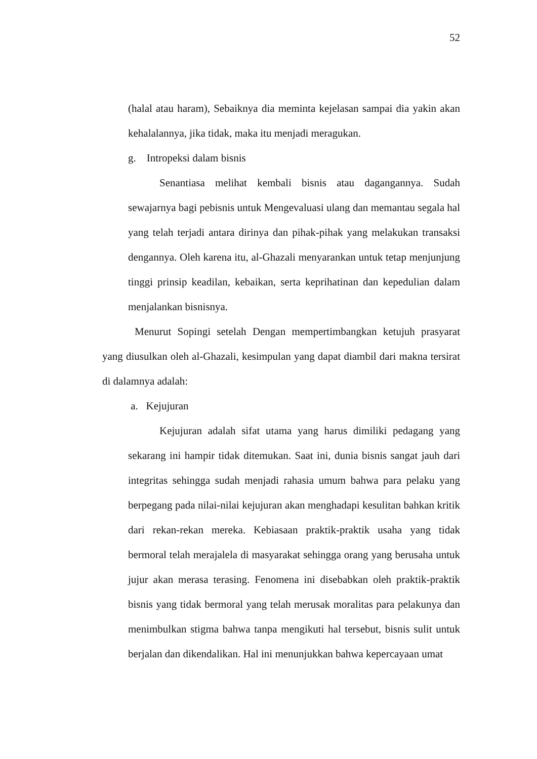52
(halal atau haram), Sebaiknya dia meminta kejelasan sampai dia yakin akan kehalalannya, jika tidak, maka itu menjadi meragukan.
g. Intropeksi dalam bisnis
Senantiasa melihat kembali bisnis atau dagangannya. Sudah sewajarnya bagi pebisnis untuk Mengevaluasi ulang dan memantau segala hal yang telah terjadi antara dirinya dan pihak-pihak yang melakukan transaksi dengannya. Oleh karena itu, al-Ghazali menyarankan untuk tetap menjunjung tinggi prinsip keadilan, kebaikan, serta keprihatinan dan kepedulian dalam menjalankan bisnisnya.
Menurut Sopingi setelah Dengan mempertimbangkan ketujuh prasyarat yang diusulkan oleh al-Ghazali, kesimpulan yang dapat diambil dari makna tersirat di dalamnya adalah:
a. Kejujuran
Kejujuran adalah sifat utama yang harus dimiliki pedagang yang sekarang ini hampir tidak ditemukan. Saat ini, dunia bisnis sangat jauh dari integritas sehingga sudah menjadi rahasia umum bahwa para pelaku yang berpegang pada nilai-nilai kejujuran akan menghadapi kesulitan bahkan kritik dari rekan-rekan mereka. Kebiasaan praktik-praktik usaha yang tidak bermoral telah merajalela di masyarakat sehingga orang yang berusaha untuk jujur akan merasa terasing. Fenomena ini disebabkan oleh praktik-praktik bisnis yang tidak bermoral yang telah merusak moralitas para pelakunya dan menimbulkan stigma bahwa tanpa mengikuti hal tersebut, bisnis sulit untuk berjalan dan dikendalikan. Hal ini menunjukkan bahwa kepercayaan umat